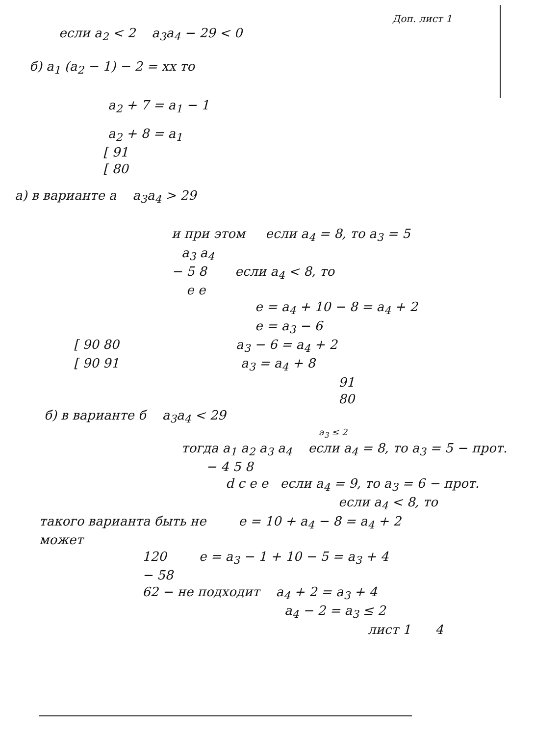Доп. лист 1
если a<sub>2</sub> < 2 a<sub>3</sub>a<sub>4</sub> − 29 < 0
б) a<sub>1</sub> (a<sub>2</sub> − 1) − 2 = xx то
a<sub>2</sub> + 7 = a<sub>1</sub> − 1
a<sub>2</sub> + 8 = a<sub>1</sub>
[ 91
[ 80
а) в варианте а a<sub>3</sub>a<sub>4</sub> > 29
и при этом если a<sub>4</sub> = 8, то a<sub>3</sub> = 5
a<sub>3</sub> a<sub>4</sub>
− 5 8 если a<sub>4</sub> < 8, то
e e
e = a<sub>4</sub> + 10 − 8 = a<sub>4</sub> + 2
e = a<sub>3</sub> − 6
[ 90 80 a<sub>3</sub> − 6 = a<sub>4</sub> + 2
[ 90 91 a<sub>3</sub> = a<sub>4</sub> + 8
91
80
б) в варианте б a<sub>3</sub>a<sub>4</sub> < 29
a<sub>3</sub> ≤ 2
тогда a<sub>1</sub> a<sub>2</sub> a<sub>3</sub> a<sub>4</sub> если a<sub>4</sub> = 8, то a<sub>3</sub> = 5 − прот.
− 4 5 8
d c e e если a<sub>4</sub> = 9, то a<sub>3</sub> = 6 − прот.
если a<sub>4</sub> < 8, то
такого варианта быть не e = 10 + a<sub>4</sub> − 8 = a<sub>4</sub> + 2
может
120 e = a<sub>3</sub> − 1 + 10 − 5 = a<sub>3</sub> + 4
− 58
62 − не подходит a<sub>4</sub> + 2 = a<sub>3</sub> + 4
a<sub>4</sub> − 2 = a<sub>3</sub> ≤ 2
лист 1 4